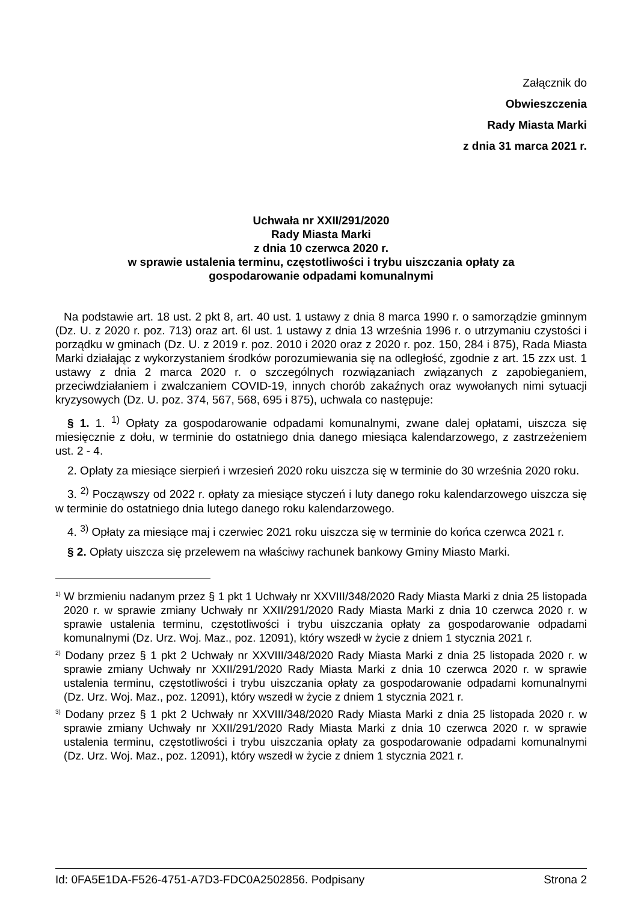Załącznik do
Obwieszczenia
Rady Miasta Marki
z dnia 31 marca 2021 r.
Uchwała nr XXII/291/2020
Rady Miasta Marki
z dnia 10 czerwca 2020 r.
w sprawie ustalenia terminu, częstotliwości i trybu uiszczania opłaty za
gospodarowanie odpadami komunalnymi
Na podstawie art. 18 ust. 2 pkt 8, art. 40 ust. 1 ustawy z dnia 8 marca 1990 r. o samorządzie gminnym (Dz. U. z 2020 r. poz. 713) oraz art. 6l ust. 1 ustawy z dnia 13 września 1996 r. o utrzymaniu czystości i porządku w gminach (Dz. U. z 2019 r. poz. 2010 i 2020 oraz z 2020 r. poz. 150, 284 i 875), Rada Miasta Marki działając z wykorzystaniem środków porozumiewania się na odległość, zgodnie z art. 15 zzx ust. 1 ustawy z dnia 2 marca 2020 r. o szczególnych rozwiązaniach związanych z zapobieganiem, przeciwdziałaniem i zwalczaniem COVID-19, innych chorób zakaźnych oraz wywołanych nimi sytuacji kryzysowych (Dz. U. poz. 374, 567, 568, 695 i 875), uchwala co następuje:
§ 1. 1. <sup>1)</sup> Opłaty za gospodarowanie odpadami komunalnymi, zwane dalej opłatami, uiszcza się miesięcznie z dołu, w terminie do ostatniego dnia danego miesiąca kalendarzowego, z zastrzeżeniem ust. 2 - 4.
2. Opłaty za miesiące sierpień i wrzesień 2020 roku uiszcza się w terminie do 30 września 2020 roku.
3. <sup>2)</sup> Począwszy od 2022 r. opłaty za miesiące styczeń i luty danego roku kalendarzowego uiszcza się w terminie do ostatniego dnia lutego danego roku kalendarzowego.
4. <sup>3)</sup> Opłaty za miesiące maj i czerwiec 2021 roku uiszcza się w terminie do końca czerwca 2021 r.
§ 2. Opłaty uiszcza się przelewem na właściwy rachunek bankowy Gminy Miasto Marki.
<sup>1)</sup> W brzmieniu nadanym przez § 1 pkt 1 Uchwały nr XXVIII/348/2020 Rady Miasta Marki z dnia 25 listopada 2020 r. w sprawie zmiany Uchwały nr XXII/291/2020 Rady Miasta Marki z dnia 10 czerwca 2020 r. w sprawie ustalenia terminu, częstotliwości i trybu uiszczania opłaty za gospodarowanie odpadami komunalnymi (Dz. Urz. Woj. Maz., poz. 12091), który wszedł w życie z dniem 1 stycznia 2021 r.
<sup>2)</sup> Dodany przez § 1 pkt 2 Uchwały nr XXVIII/348/2020 Rady Miasta Marki z dnia 25 listopada 2020 r. w sprawie zmiany Uchwały nr XXII/291/2020 Rady Miasta Marki z dnia 10 czerwca 2020 r. w sprawie ustalenia terminu, częstotliwości i trybu uiszczania opłaty za gospodarowanie odpadami komunalnymi (Dz. Urz. Woj. Maz., poz. 12091), który wszedł w życie z dniem 1 stycznia 2021 r.
<sup>3)</sup> Dodany przez § 1 pkt 2 Uchwały nr XXVIII/348/2020 Rady Miasta Marki z dnia 25 listopada 2020 r. w sprawie zmiany Uchwały nr XXII/291/2020 Rady Miasta Marki z dnia 10 czerwca 2020 r. w sprawie ustalenia terminu, częstotliwości i trybu uiszczania opłaty za gospodarowanie odpadami komunalnymi (Dz. Urz. Woj. Maz., poz. 12091), który wszedł w życie z dniem 1 stycznia 2021 r.
Id: 0FA5E1DA-F526-4751-A7D3-FDC0A2502856. Podpisany Strona 2